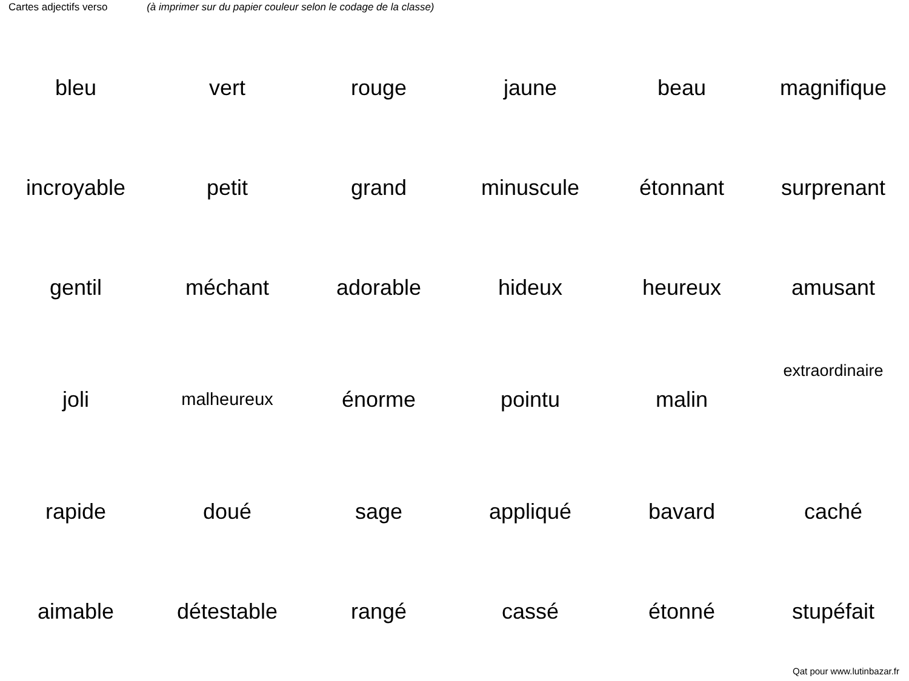Cartes adjectifs verso (à imprimer sur du papier couleur selon le codage de la classe)
| bleu | vert | rouge | jaune | beau | magnifique |
| incroyable | petit | grand | minuscule | étonnant | surprenant |
| gentil | méchant | adorable | hideux | heureux | amusant |
| joli | malheureux | énorme | pointu | malin | extraordinaire |
| rapide | doué | sage | appliqué | bavard | caché |
| aimable | détestable | rangé | cassé | étonné | stupéfait |
Qat pour www.lutinbazar.fr